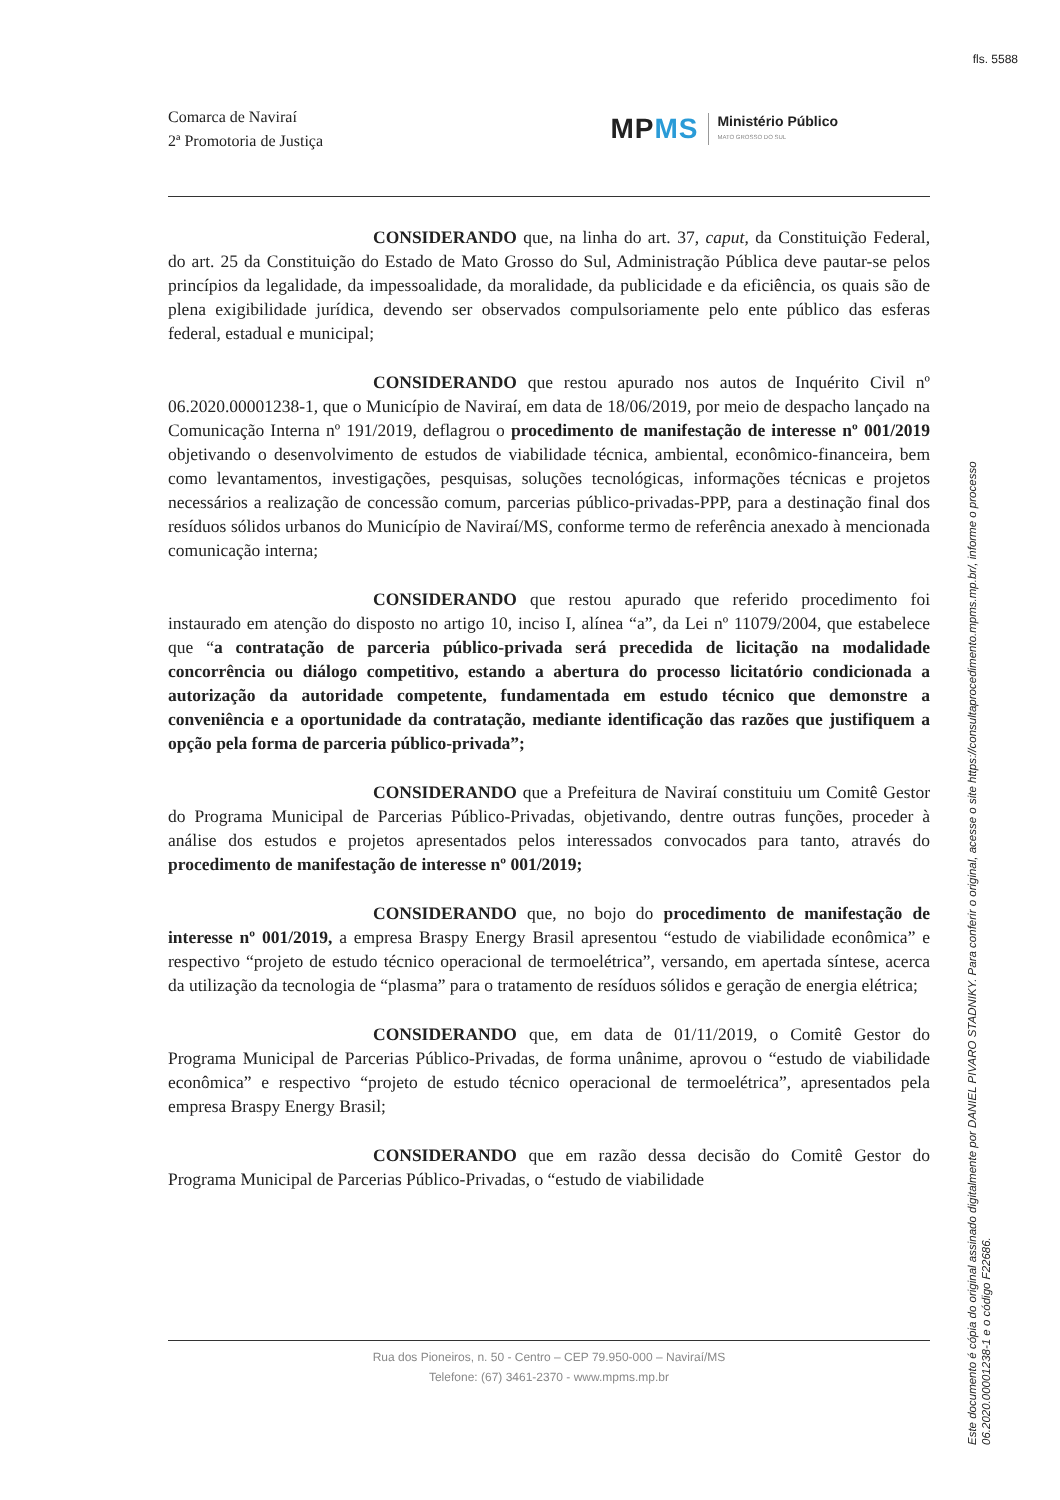fls. 5588
Comarca de Naviraí
2ª Promotoria de Justiça
MP MS Ministério Público
MATO GROSSO DO SUL
CONSIDERANDO que, na linha do art. 37, caput, da Constituição Federal, do art. 25 da Constituição do Estado de Mato Grosso do Sul, Administração Pública deve pautar-se pelos princípios da legalidade, da impessoalidade, da moralidade, da publicidade e da eficiência, os quais são de plena exigibilidade jurídica, devendo ser observados compulsoriamente pelo ente público das esferas federal, estadual e municipal;
CONSIDERANDO que restou apurado nos autos de Inquérito Civil nº 06.2020.00001238-1, que o Município de Naviraí, em data de 18/06/2019, por meio de despacho lançado na Comunicação Interna nº 191/2019, deflagrou o procedimento de manifestação de interesse nº 001/2019 objetivando o desenvolvimento de estudos de viabilidade técnica, ambiental, econômico-financeira, bem como levantamentos, investigações, pesquisas, soluções tecnológicas, informações técnicas e projetos necessários a realização de concessão comum, parcerias público-privadas-PPP, para a destinação final dos resíduos sólidos urbanos do Município de Naviraí/MS, conforme termo de referência anexado à mencionada comunicação interna;
CONSIDERANDO que restou apurado que referido procedimento foi instaurado em atenção do disposto no artigo 10, inciso I, alínea “a”, da Lei nº 11079/2004, que estabelece que “a contratação de parceria público-privada será precedida de licitação na modalidade concorrência ou diálogo competitivo, estando a abertura do processo licitatório condicionada a autorização da autoridade competente, fundamentada em estudo técnico que demonstre a conveniência e a oportunidade da contratação, mediante identificação das razões que justifiquem a opção pela forma de parceria público-privada”;
CONSIDERANDO que a Prefeitura de Naviraí constituiu um Comitê Gestor do Programa Municipal de Parcerias Público-Privadas, objetivando, dentre outras funções, proceder à análise dos estudos e projetos apresentados pelos interessados convocados para tanto, através do procedimento de manifestação de interesse nº 001/2019;
CONSIDERANDO que, no bojo do procedimento de manifestação de interesse nº 001/2019, a empresa Braspy Energy Brasil apresentou “estudo de viabilidade econômica” e respectivo “projeto de estudo técnico operacional de termoelétrica”, versando, em apertada síntese, acerca da utilização da tecnologia de “plasma” para o tratamento de resíduos sólidos e geração de energia elétrica;
CONSIDERANDO que, em data de 01/11/2019, o Comitê Gestor do Programa Municipal de Parcerias Público-Privadas, de forma unânime, aprovou o “estudo de viabilidade econômica” e respectivo “projeto de estudo técnico operacional de termoelétrica”, apresentados pela empresa Braspy Energy Brasil;
CONSIDERANDO que em razão dessa decisão do Comitê Gestor do Programa Municipal de Parcerias Público-Privadas, o “estudo de viabilidade
Rua dos Pioneiros, n. 50 - Centro – CEP 79.950-000 – Naviraí/MS
Telefone: (67) 3461-2370 - www.mpms.mp.br
Este documento é cópia do original assinado digitalmente por DANIEL PIVARO STADNIKY. Para conferir o original, acesse o site https://consultaprocedimento.mpms.mp.br/, informe o processo
06.2020.00001238-1 e o código F22686.